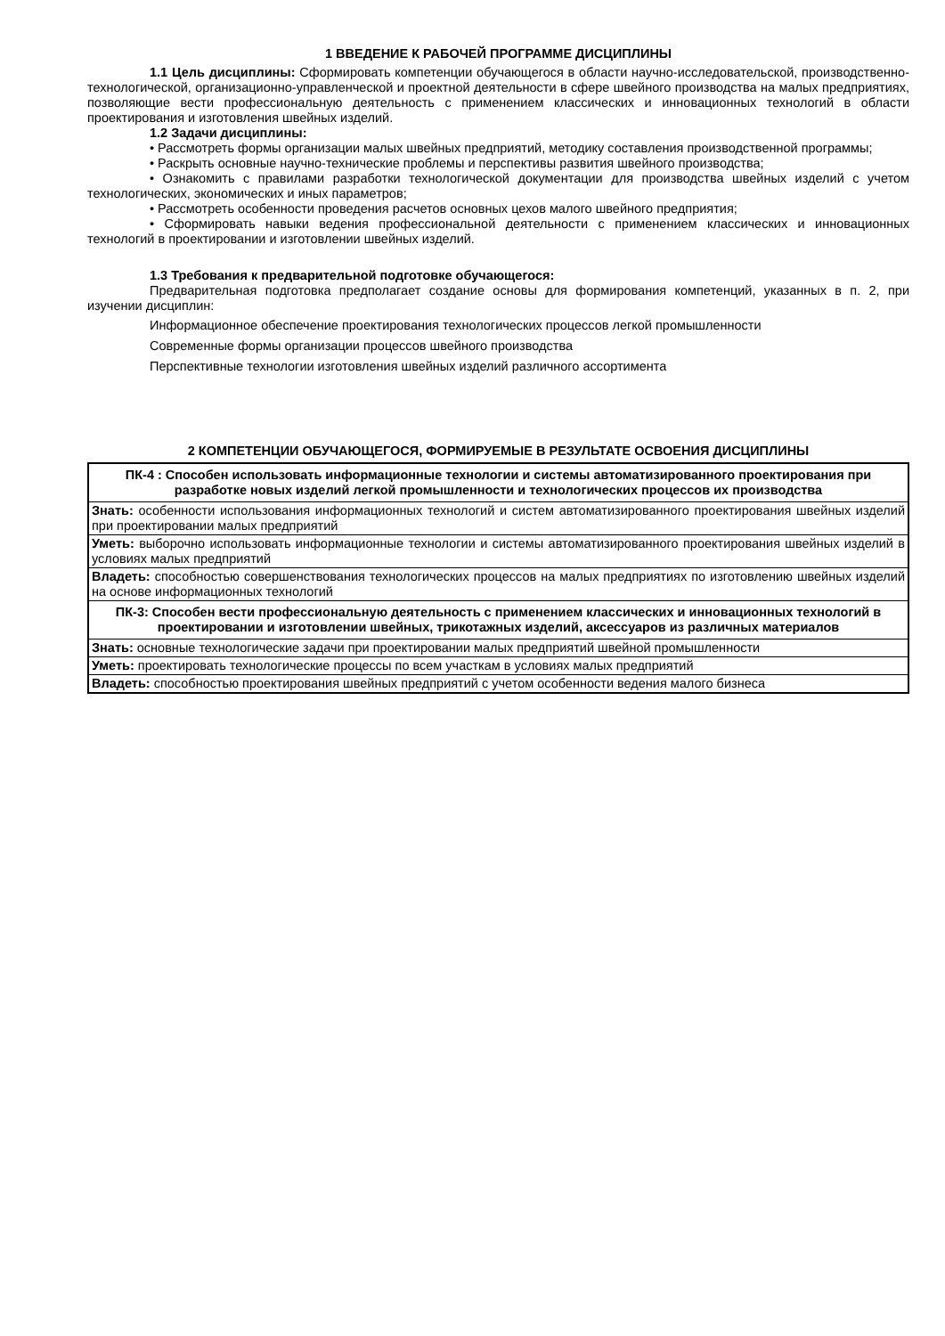1 ВВЕДЕНИЕ К РАБОЧЕЙ ПРОГРАММЕ ДИСЦИПЛИНЫ
1.1 Цель дисциплины: Сформировать компетенции обучающегося в области научно-исследовательской, производственно-технологической, организационно-управленческой и проектной деятельности в сфере швейного производства на малых предприятиях, позволяющие вести профессиональную деятельность с применением классических и инновационных технологий в области проектирования и изготовления швейных изделий.
1.2 Задачи дисциплины:
• Рассмотреть формы организации малых швейных предприятий, методику составления производственной программы;
• Раскрыть основные научно-технические проблемы и перспективы развития швейного производства;
• Ознакомить с правилами разработки технологической документации для производства швейных изделий с учетом технологических, экономических и иных параметров;
• Рассмотреть особенности проведения расчетов основных цехов малого швейного предприятия;
• Сформировать навыки ведения профессиональной деятельности с применением классических и инновационных технологий в проектировании и изготовлении швейных изделий.
1.3 Требования к предварительной подготовке обучающегося:
Предварительная подготовка предполагает создание основы для формирования компетенций, указанных в п. 2, при изучении дисциплин:
Информационное обеспечение проектирования технологических процессов легкой промышленности
Современные формы организации процессов швейного производства
Перспективные технологии изготовления швейных изделий различного ассортимента
2 КОМПЕТЕНЦИИ ОБУЧАЮЩЕГОСЯ, ФОРМИРУЕМЫЕ В РЕЗУЛЬТАТЕ ОСВОЕНИЯ ДИСЦИПЛИНЫ
| ПК-4 : Способен использовать информационные технологии и системы автоматизированного проектирования при разработке новых изделий легкой промышленности и технологических процессов их производства |
| Знать: особенности использования информационных технологий и систем автоматизированного проектирования швейных изделий при проектировании малых предприятий |
| Уметь: выборочно использовать информационные технологии и системы автоматизированного проектирования швейных изделий в условиях малых предприятий |
| Владеть: способностью совершенствования технологических процессов на малых предприятиях по изготовлению швейных изделий на основе информационных технологий |
| ПК-3: Способен вести профессиональную деятельность с применением классических и инновационных технологий в проектировании и изготовлении швейных, трикотажных изделий, аксессуаров из различных материалов |
| Знать: основные технологические задачи при проектировании малых предприятий швейной промышленности |
| Уметь: проектировать технологические процессы по всем участкам в условиях малых предприятий |
| Владеть: способностью проектирования швейных предприятий с учетом особенности ведения малого бизнеса |